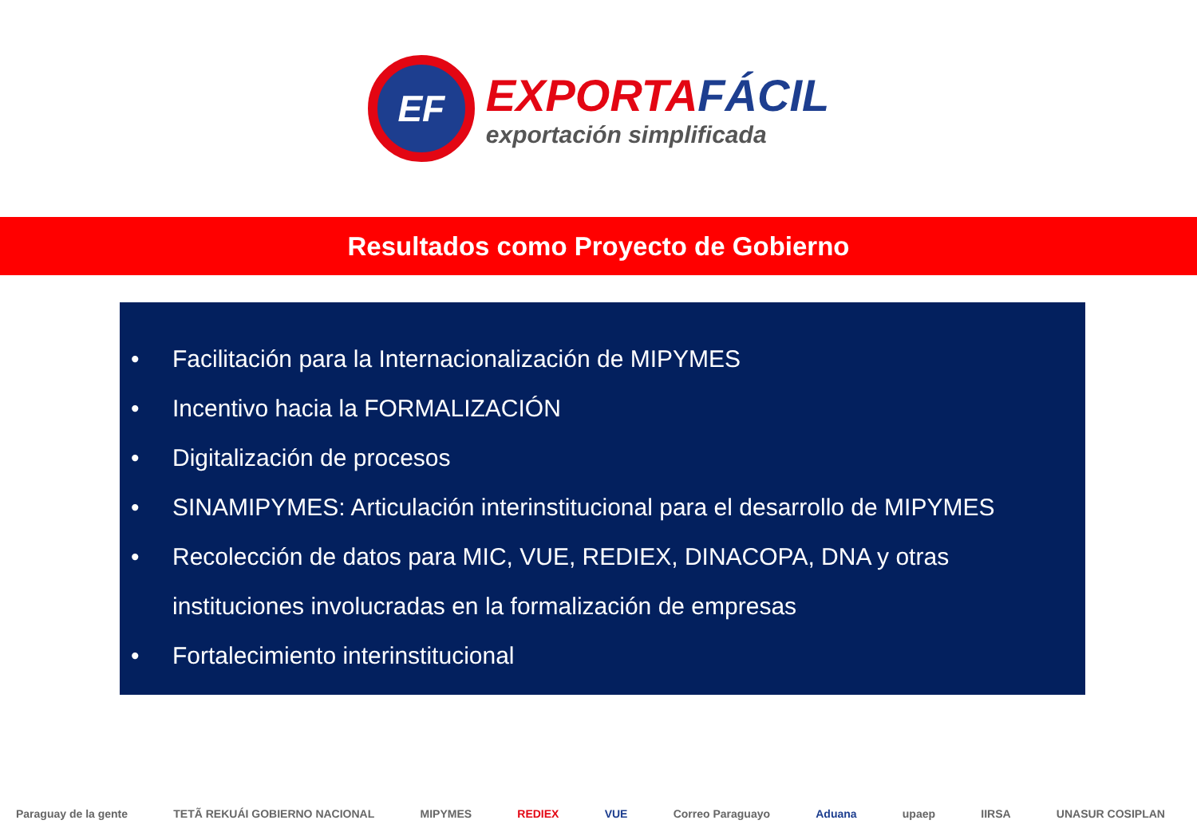EF
EXPORTAFÁCIL
exportación simplificada
Resultados como Proyecto de Gobierno
• Facilitación para la Internacionalización de MIPYMES
• Incentivo hacia la FORMALIZACIÓN
• Digitalización de procesos
• SINAMIPYMES: Articulación interinstitucional para el desarrollo de MIPYMES
• Recolección de datos para MIC, VUE, REDIEX, DINACOPA, DNA y otras instituciones involucradas en la formalización de empresas
• Fortalecimiento interinstitucional
Paraguay de la gente TETÃ REKUÁI GOBIERNO NACIONAL MIPYMES REDIEX VUE Correo Paraguayo Aduana upaep IIRSA UNASUR COSIPLAN